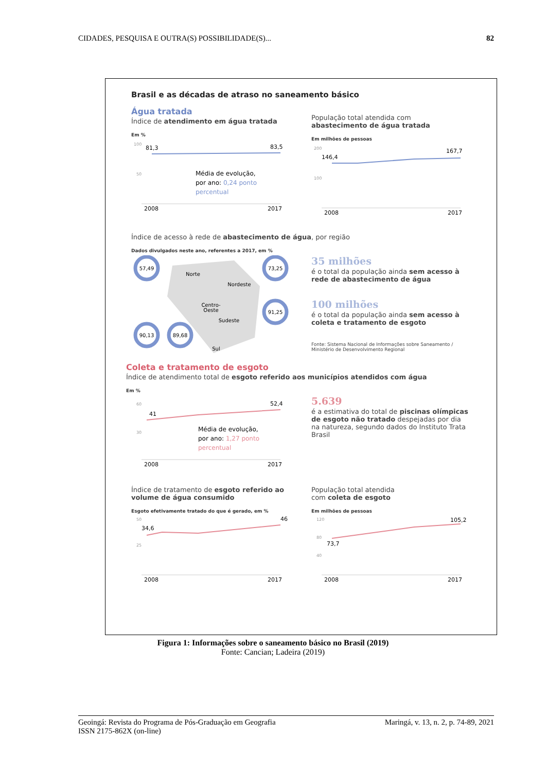CIDADES, PESQUISA E OUTRA(S) POSSIBILIDADE(S)... 82
Brasil e as décadas de atraso no saneamento básico
Água tratada
Índice de atendimento em água tratada
Em %
100
81,3
83,5
Média de evolução,
por ano: 0,24 ponto
percentual
50
2008
2017
População total atendida com
abastecimento de água tratada
Em milhões de pessoas
200
146,4
167,7
100
2008
2017
Índice de acesso à rede de abastecimento de água, por região
Dados divulgados neste ano, referentes a 2017, em %
57,49
73,25
91,25
90,13
89,68
Norte
Nordeste
Centro-
Oeste
Sudeste
Sul
35 milhões
é o total da população ainda sem acesso à rede de abastecimento de água
100 milhões
é o total da população ainda sem acesso à coleta e tratamento de esgoto
Fonte: Sistema Nacional de Informações sobre Saneamento / Ministério de Desenvolvimento Regional
Coleta e tratamento de esgoto
Índice de atendimento total de esgoto referido aos municípios atendidos com água
Em %
60
41
52,4
Média de evolução,
por ano: 1,27 ponto
percentual
30
2008
2017
5.639
é a estimativa do total de piscinas olímpicas de esgoto não tratado despejadas por dia na natureza, segundo dados do Instituto Trata Brasil
Índice de tratamento de esgoto referido ao volume de água consumido
Esgoto efetivamente tratado do que é gerado, em %
50
46
34,6
25
2008
2017
População total atendida
com coleta de esgoto
Em milhões de pessoas
120
105,2
73,7
80
40
2008
2017
Figura 1: Informações sobre o saneamento básico no Brasil (2019)
Fonte: Cancian; Ladeira (2019)
Geoingá: Revista do Programa de Pós-Graduação em Geografia Maringá, v. 13, n. 2, p. 74-89, 2021
ISSN 2175-862X (on-line)